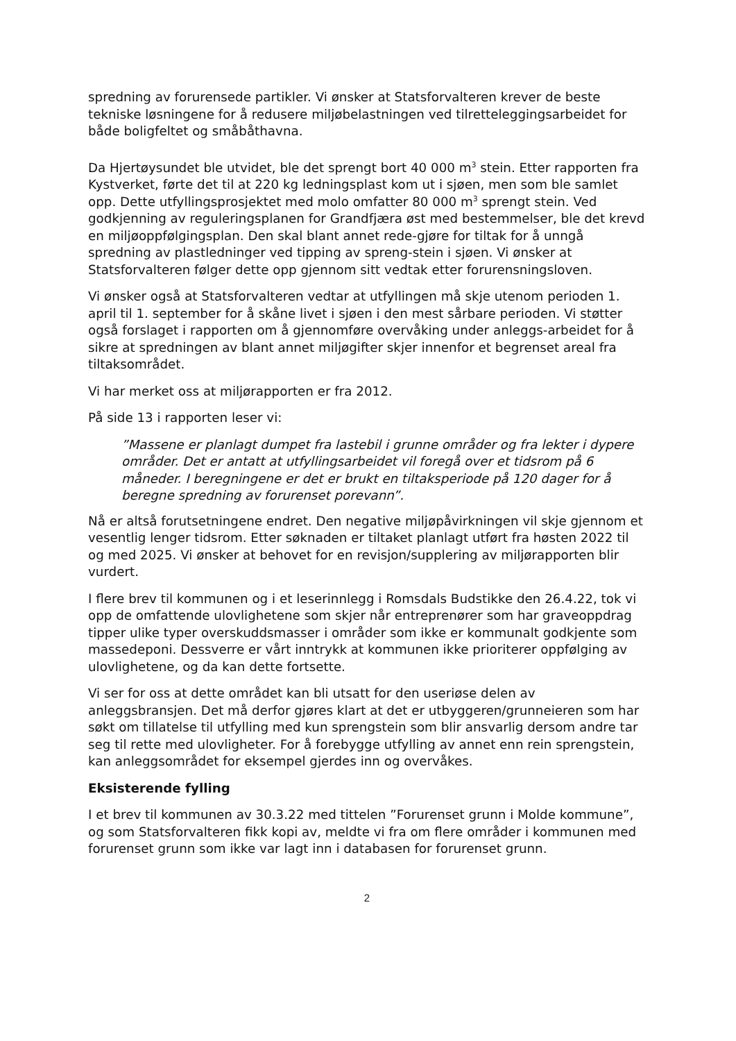spredning av forurensede partikler. Vi ønsker at Statsforvalteren krever de beste tekniske løsningene for å redusere miljøbelastningen ved tilretteleggingsarbeidet for både boligfeltet og småbåthavna.
Da Hjertøysundet ble utvidet, ble det sprengt bort 40 000 m<sup>3</sup> stein. Etter rapporten fra Kystverket, førte det til at 220 kg ledningsplast kom ut i sjøen, men som ble samlet opp. Dette utfyllingsprosjektet med molo omfatter 80 000 m<sup>3</sup> sprengt stein. Ved godkjenning av reguleringsplanen for Grandfjæra øst med bestemmelser, ble det krevd en miljøoppfølgingsplan. Den skal blant annet rede-gjøre for tiltak for å unngå spredning av plastledninger ved tipping av spreng-stein i sjøen. Vi ønsker at Statsforvalteren følger dette opp gjennom sitt vedtak etter forurensningsloven.
Vi ønsker også at Statsforvalteren vedtar at utfyllingen må skje utenom perioden 1. april til 1. september for å skåne livet i sjøen i den mest sårbare perioden. Vi støtter også forslaget i rapporten om å gjennomføre overvåking under anleggs-arbeidet for å sikre at spredningen av blant annet miljøgifter skjer innenfor et begrenset areal fra tiltaksområdet.
Vi har merket oss at miljørapporten er fra 2012.
På side 13 i rapporten leser vi:
”Massene er planlagt dumpet fra lastebil i grunne områder og fra lekter i dypere områder. Det er antatt at utfyllingsarbeidet vil foregå over et tidsrom på 6 måneder. I beregningene er det er brukt en tiltaksperiode på 120 dager for å beregne spredning av forurenset porevann”.
Nå er altså forutsetningene endret. Den negative miljøpåvirkningen vil skje gjennom et vesentlig lenger tidsrom. Etter søknaden er tiltaket planlagt utført fra høsten 2022 til og med 2025. Vi ønsker at behovet for en revisjon/supplering av miljørapporten blir vurdert.
I flere brev til kommunen og i et leserinnlegg i Romsdals Budstikke den 26.4.22, tok vi opp de omfattende ulovlighetene som skjer når entreprenører som har graveoppdrag tipper ulike typer overskuddsmasser i områder som ikke er kommunalt godkjente som massedeponi. Dessverre er vårt inntrykk at kommunen ikke prioriterer oppfølging av ulovlighetene, og da kan dette fortsette.
Vi ser for oss at dette området kan bli utsatt for den useriøse delen av anleggsbransjen. Det må derfor gjøres klart at det er utbyggeren/grunneieren som har søkt om tillatelse til utfylling med kun sprengstein som blir ansvarlig dersom andre tar seg til rette med ulovligheter. For å forebygge utfylling av annet enn rein sprengstein, kan anleggsområdet for eksempel gjerdes inn og overvåkes.
Eksisterende fylling
I et brev til kommunen av 30.3.22 med tittelen ”Forurenset grunn i Molde kommune”, og som Statsforvalteren fikk kopi av, meldte vi fra om flere områder i kommunen med forurenset grunn som ikke var lagt inn i databasen for forurenset grunn.
2